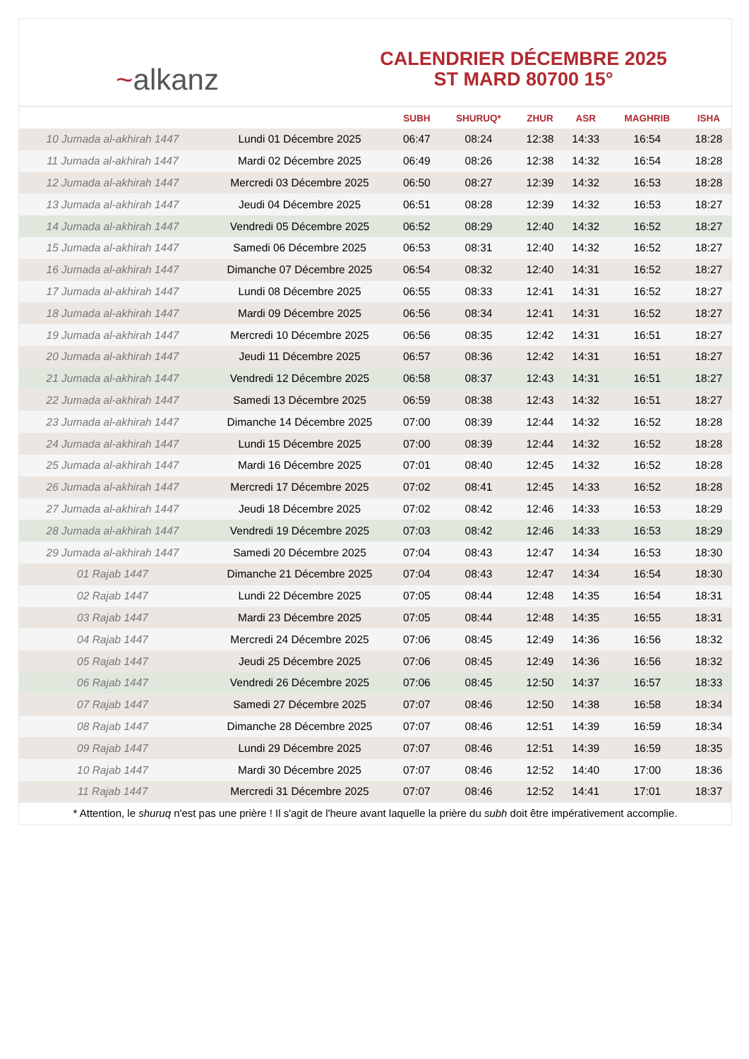~ alkanz
CALENDRIER DÉCEMBRE 2025
ST MARD 80700 15°
| | | SUBH | SHURUQ* | ZHUR | ASR | MAGHRIB | ISHA |
| --- | --- | --- | --- | --- | --- | --- | --- |
| 10 Jumada al-akhirah 1447 | Lundi 01 Décembre 2025 | 06:47 | 08:24 | 12:38 | 14:33 | 16:54 | 18:28 |
| 11 Jumada al-akhirah 1447 | Mardi 02 Décembre 2025 | 06:49 | 08:26 | 12:38 | 14:32 | 16:54 | 18:28 |
| 12 Jumada al-akhirah 1447 | Mercredi 03 Décembre 2025 | 06:50 | 08:27 | 12:39 | 14:32 | 16:53 | 18:28 |
| 13 Jumada al-akhirah 1447 | Jeudi 04 Décembre 2025 | 06:51 | 08:28 | 12:39 | 14:32 | 16:53 | 18:27 |
| 14 Jumada al-akhirah 1447 | Vendredi 05 Décembre 2025 | 06:52 | 08:29 | 12:40 | 14:32 | 16:52 | 18:27 |
| 15 Jumada al-akhirah 1447 | Samedi 06 Décembre 2025 | 06:53 | 08:31 | 12:40 | 14:32 | 16:52 | 18:27 |
| 16 Jumada al-akhirah 1447 | Dimanche 07 Décembre 2025 | 06:54 | 08:32 | 12:40 | 14:31 | 16:52 | 18:27 |
| 17 Jumada al-akhirah 1447 | Lundi 08 Décembre 2025 | 06:55 | 08:33 | 12:41 | 14:31 | 16:52 | 18:27 |
| 18 Jumada al-akhirah 1447 | Mardi 09 Décembre 2025 | 06:56 | 08:34 | 12:41 | 14:31 | 16:52 | 18:27 |
| 19 Jumada al-akhirah 1447 | Mercredi 10 Décembre 2025 | 06:56 | 08:35 | 12:42 | 14:31 | 16:51 | 18:27 |
| 20 Jumada al-akhirah 1447 | Jeudi 11 Décembre 2025 | 06:57 | 08:36 | 12:42 | 14:31 | 16:51 | 18:27 |
| 21 Jumada al-akhirah 1447 | Vendredi 12 Décembre 2025 | 06:58 | 08:37 | 12:43 | 14:31 | 16:51 | 18:27 |
| 22 Jumada al-akhirah 1447 | Samedi 13 Décembre 2025 | 06:59 | 08:38 | 12:43 | 14:32 | 16:51 | 18:27 |
| 23 Jumada al-akhirah 1447 | Dimanche 14 Décembre 2025 | 07:00 | 08:39 | 12:44 | 14:32 | 16:52 | 18:28 |
| 24 Jumada al-akhirah 1447 | Lundi 15 Décembre 2025 | 07:00 | 08:39 | 12:44 | 14:32 | 16:52 | 18:28 |
| 25 Jumada al-akhirah 1447 | Mardi 16 Décembre 2025 | 07:01 | 08:40 | 12:45 | 14:32 | 16:52 | 18:28 |
| 26 Jumada al-akhirah 1447 | Mercredi 17 Décembre 2025 | 07:02 | 08:41 | 12:45 | 14:33 | 16:52 | 18:28 |
| 27 Jumada al-akhirah 1447 | Jeudi 18 Décembre 2025 | 07:02 | 08:42 | 12:46 | 14:33 | 16:53 | 18:29 |
| 28 Jumada al-akhirah 1447 | Vendredi 19 Décembre 2025 | 07:03 | 08:42 | 12:46 | 14:33 | 16:53 | 18:29 |
| 29 Jumada al-akhirah 1447 | Samedi 20 Décembre 2025 | 07:04 | 08:43 | 12:47 | 14:34 | 16:53 | 18:30 |
| 01 Rajab 1447 | Dimanche 21 Décembre 2025 | 07:04 | 08:43 | 12:47 | 14:34 | 16:54 | 18:30 |
| 02 Rajab 1447 | Lundi 22 Décembre 2025 | 07:05 | 08:44 | 12:48 | 14:35 | 16:54 | 18:31 |
| 03 Rajab 1447 | Mardi 23 Décembre 2025 | 07:05 | 08:44 | 12:48 | 14:35 | 16:55 | 18:31 |
| 04 Rajab 1447 | Mercredi 24 Décembre 2025 | 07:06 | 08:45 | 12:49 | 14:36 | 16:56 | 18:32 |
| 05 Rajab 1447 | Jeudi 25 Décembre 2025 | 07:06 | 08:45 | 12:49 | 14:36 | 16:56 | 18:32 |
| 06 Rajab 1447 | Vendredi 26 Décembre 2025 | 07:06 | 08:45 | 12:50 | 14:37 | 16:57 | 18:33 |
| 07 Rajab 1447 | Samedi 27 Décembre 2025 | 07:07 | 08:46 | 12:50 | 14:38 | 16:58 | 18:34 |
| 08 Rajab 1447 | Dimanche 28 Décembre 2025 | 07:07 | 08:46 | 12:51 | 14:39 | 16:59 | 18:34 |
| 09 Rajab 1447 | Lundi 29 Décembre 2025 | 07:07 | 08:46 | 12:51 | 14:39 | 16:59 | 18:35 |
| 10 Rajab 1447 | Mardi 30 Décembre 2025 | 07:07 | 08:46 | 12:52 | 14:40 | 17:00 | 18:36 |
| 11 Rajab 1447 | Mercredi 31 Décembre 2025 | 07:07 | 08:46 | 12:52 | 14:41 | 17:01 | 18:37 |
* Attention, le shuruq n'est pas une prière ! Il s'agit de l'heure avant laquelle la prière du subh doit être impérativement accomplie.